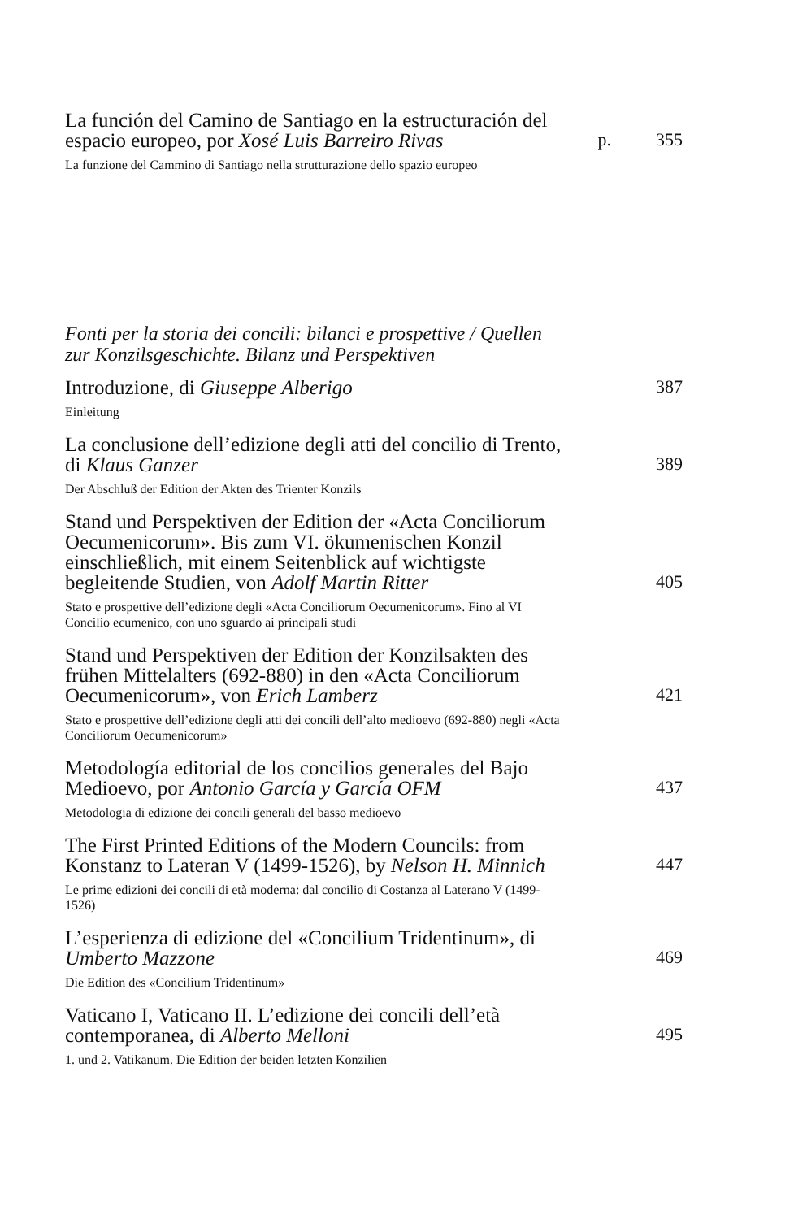La función del Camino de Santiago en la estructuración del espacio europeo, por Xosé Luis Barreiro Rivas
p.
355
La funzione del Cammino di Santiago nella strutturazione dello spazio europeo
Fonti per la storia dei concili: bilanci e prospettive / Quellen zur Konzilsgeschichte. Bilanz und Perspektiven
Introduzione, di Giuseppe Alberigo
387
Einleitung
La conclusione dell’edizione degli atti del concilio di Trento, di Klaus Ganzer
389
Der Abschluß der Edition der Akten des Trienter Konzils
Stand und Perspektiven der Edition der «Acta Conciliorum Oecumenicorum». Bis zum VI. ökumenischen Konzil einschließlich, mit einem Seitenblick auf wichtigste begleitende Studien, von Adolf Martin Ritter
405
Stato e prospettive dell’edizione degli «Acta Conciliorum Oecumenicorum». Fino al VI Concilio ecumenico, con uno sguardo ai principali studi
Stand und Perspektiven der Edition der Konzilsakten des frühen Mittelalters (692-880) in den «Acta Conciliorum Oecumenicorum», von Erich Lamberz
421
Stato e prospettive dell’edizione degli atti dei concili dell’alto medioevo (692-880) negli «Acta Conciliorum Oecumenicorum»
Metodología editorial de los concilios generales del Bajo Medioevo, por Antonio García y García OFM
437
Metodologia di edizione dei concili generali del basso medioevo
The First Printed Editions of the Modern Councils: from Konstanz to Lateran V (1499-1526), by Nelson H. Minnich
447
Le prime edizioni dei concili di età moderna: dal concilio di Costanza al Laterano V (1499-1526)
L’esperienza di edizione del «Concilium Tridentinum», di Umberto Mazzone
469
Die Edition des «Concilium Tridentinum»
Vaticano I, Vaticano II. L’edizione dei concili dell’età contemporanea, di Alberto Melloni
495
1. und 2. Vatikanum. Die Edition der beiden letzten Konzilien